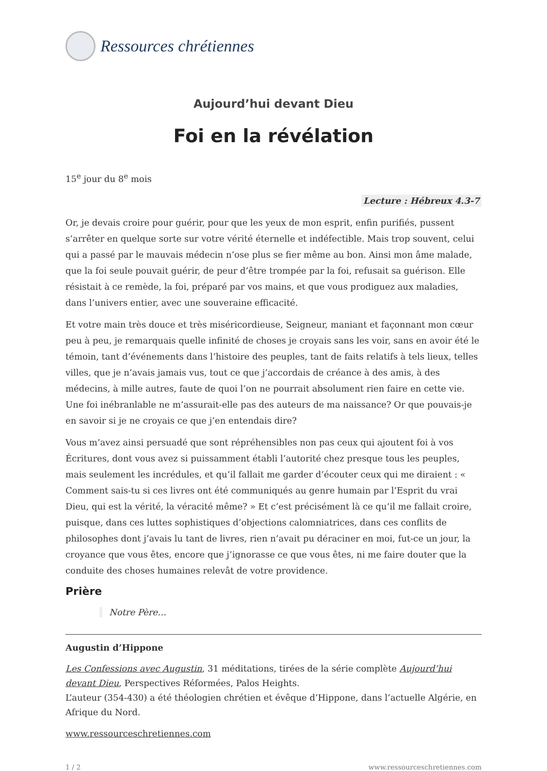Ressources chrétiennes
Aujourd’hui devant Dieu
Foi en la révélation
15<sup>e</sup> jour du 8<sup>e</sup> mois
Lecture : Hébreux 4.3-7
Or, je devais croire pour guérir, pour que les yeux de mon esprit, enfin purifiés, pussent s’arrêter en quelque sorte sur votre vérité éternelle et indéfectible. Mais trop souvent, celui qui a passé par le mauvais médecin n’ose plus se fier même au bon. Ainsi mon âme malade, que la foi seule pouvait guérir, de peur d’être trompée par la foi, refusait sa guérison. Elle résistait à ce remède, la foi, préparé par vos mains, et que vous prodiguez aux maladies, dans l’univers entier, avec une souveraine efficacité.
Et votre main très douce et très miséricordieuse, Seigneur, maniant et façonnant mon cœur peu à peu, je remarquais quelle infinité de choses je croyais sans les voir, sans en avoir été le témoin, tant d’événements dans l’histoire des peuples, tant de faits relatifs à tels lieux, telles villes, que je n’avais jamais vus, tout ce que j’accordais de créance à des amis, à des médecins, à mille autres, faute de quoi l’on ne pourrait absolument rien faire en cette vie. Une foi inébranlable ne m’assurait-elle pas des auteurs de ma naissance? Or que pouvais-je en savoir si je ne croyais ce que j’en entendais dire?
Vous m’avez ainsi persuadé que sont répréhensibles non pas ceux qui ajoutent foi à vos Écritures, dont vous avez si puissamment établi l’autorité chez presque tous les peuples, mais seulement les incrédules, et qu’il fallait me garder d’écouter ceux qui me diraient : « Comment sais-tu si ces livres ont été communiqués au genre humain par l’Esprit du vrai Dieu, qui est la vérité, la véracité même? » Et c’est précisément là ce qu’il me fallait croire, puisque, dans ces luttes sophistiques d’objections calomniatrices, dans ces conflits de philosophes dont j’avais lu tant de livres, rien n’avait pu déraciner en moi, fut-ce un jour, la croyance que vous êtes, encore que j’ignorasse ce que vous êtes, ni me faire douter que la conduite des choses humaines relevât de votre providence.
Prière
Notre Père…
Augustin d’Hippone
Les Confessions avec Augustin, 31 méditations, tirées de la série complète Aujourd’hui devant Dieu, Perspectives Réformées, Palos Heights.
L’auteur (354-430) a été théologien chrétien et évêque d’Hippone, dans l’actuelle Algérie, en Afrique du Nord.
www.ressourceschretiennes.com
1 / 2 www.ressourceschretiennes.com